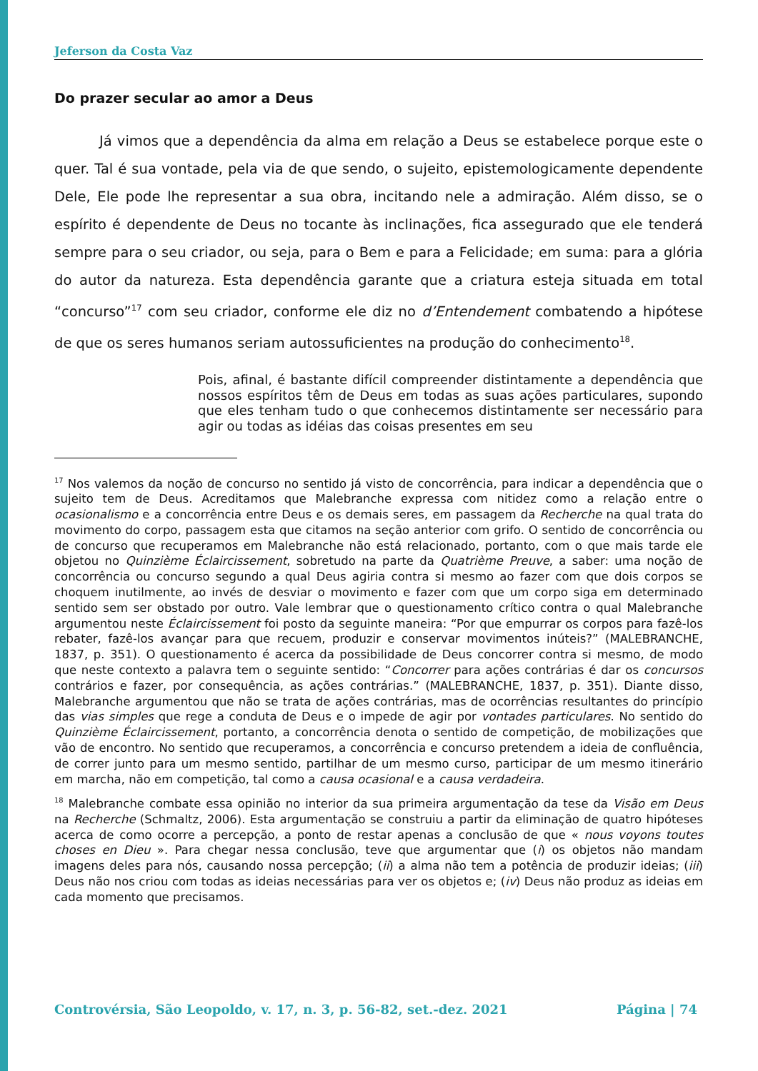Jeferson da Costa Vaz
Do prazer secular ao amor a Deus
Já vimos que a dependência da alma em relação a Deus se estabelece porque este o quer. Tal é sua vontade, pela via de que sendo, o sujeito, epistemologicamente dependente Dele, Ele pode lhe representar a sua obra, incitando nele a admiração. Além disso, se o espírito é dependente de Deus no tocante às inclinações, fica assegurado que ele tenderá sempre para o seu criador, ou seja, para o Bem e para a Felicidade; em suma: para a glória do autor da natureza. Esta dependência garante que a criatura esteja situada em total “concurso”<sup>17</sup> com seu criador, conforme ele diz no d’Entendement combatendo a hipótese de que os seres humanos seriam autossuficientes na produção do conhecimento<sup>18</sup>.
Pois, afinal, é bastante difícil compreender distintamente a dependência que nossos espíritos têm de Deus em todas as suas ações particulares, supondo que eles tenham tudo o que conhecemos distintamente ser necessário para agir ou todas as idéias das coisas presentes em seu
<sup>17</sup> Nos valemos da noção de concurso no sentido já visto de concorrência, para indicar a dependência que o sujeito tem de Deus. Acreditamos que Malebranche expressa com nitidez como a relação entre o ocasionalismo e a concorrência entre Deus e os demais seres, em passagem da Recherche na qual trata do movimento do corpo, passagem esta que citamos na seção anterior com grifo. O sentido de concorrência ou de concurso que recuperamos em Malebranche não está relacionado, portanto, com o que mais tarde ele objetou no Quinzième Éclaircissement, sobretudo na parte da Quatrième Preuve, a saber: uma noção de concorrência ou concurso segundo a qual Deus agiria contra si mesmo ao fazer com que dois corpos se choquem inutilmente, ao invés de desviar o movimento e fazer com que um corpo siga em determinado sentido sem ser obstado por outro. Vale lembrar que o questionamento crítico contra o qual Malebranche argumentou neste Éclaircissement foi posto da seguinte maneira: “Por que empurrar os corpos para fazê-los rebater, fazê-los avançar para que recuem, produzir e conservar movimentos inúteis?” (MALEBRANCHE, 1837, p. 351). O questionamento é acerca da possibilidade de Deus concorrer contra si mesmo, de modo que neste contexto a palavra tem o seguinte sentido: “Concorrer para ações contrárias é dar os concursos contrários e fazer, por consequência, as ações contrárias.” (MALEBRANCHE, 1837, p. 351). Diante disso, Malebranche argumentou que não se trata de ações contrárias, mas de ocorrências resultantes do princípio das vias simples que rege a conduta de Deus e o impede de agir por vontades particulares. No sentido do Quinzième Éclaircissement, portanto, a concorrência denota o sentido de competição, de mobilizações que vão de encontro. No sentido que recuperamos, a concorrência e concurso pretendem a ideia de confluência, de correr junto para um mesmo sentido, partilhar de um mesmo curso, participar de um mesmo itinerário em marcha, não em competição, tal como a causa ocasional e a causa verdadeira.
<sup>18</sup> Malebranche combate essa opinião no interior da sua primeira argumentação da tese da Visão em Deus na Recherche (Schmaltz, 2006). Esta argumentação se construiu a partir da eliminação de quatro hipóteses acerca de como ocorre a percepção, a ponto de restar apenas a conclusão de que « nous voyons toutes choses en Dieu ». Para chegar nessa conclusão, teve que argumentar que (i) os objetos não mandam imagens deles para nós, causando nossa percepção; (ii) a alma não tem a potência de produzir ideias; (iii) Deus não nos criou com todas as ideias necessárias para ver os objetos e; (iv) Deus não produz as ideias em cada momento que precisamos.
Controvérsia, São Leopoldo, v. 17, n. 3, p. 56-82, set.-dez. 2021 Página | 74